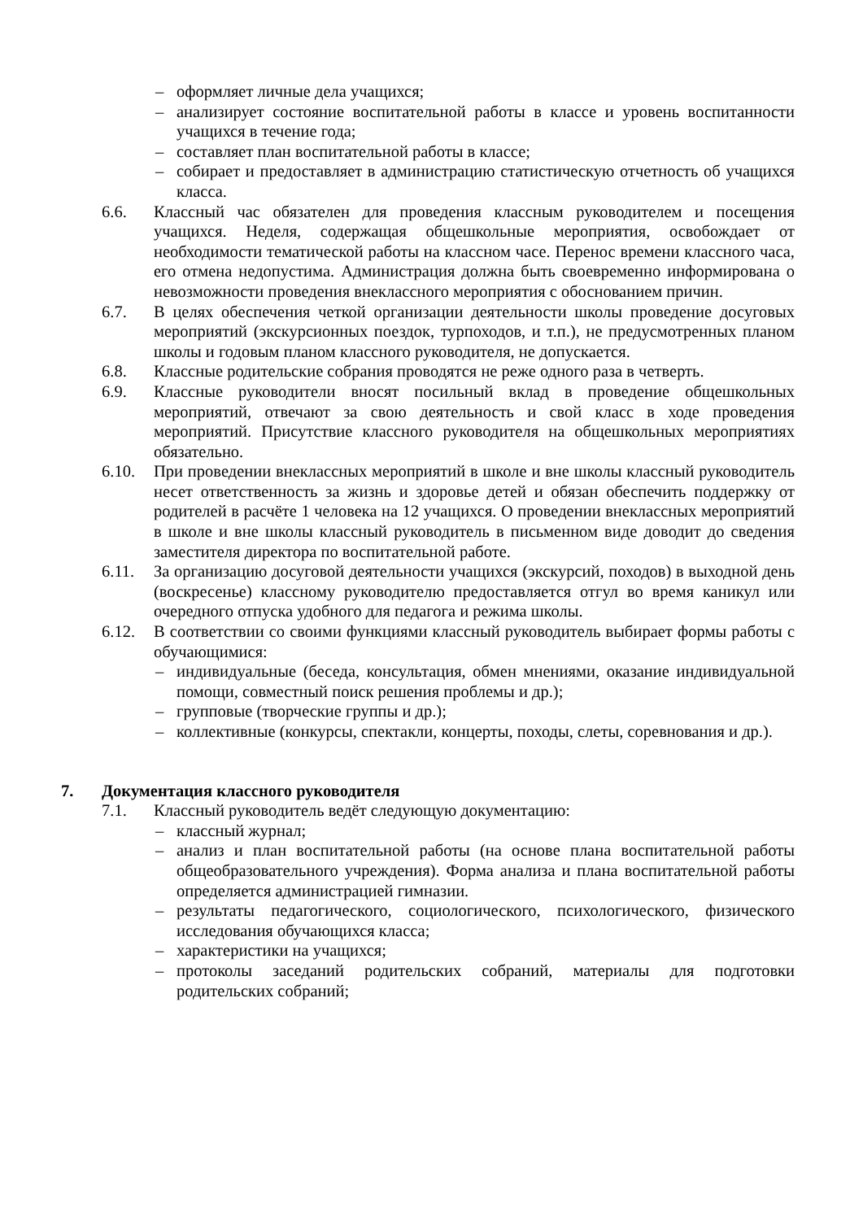– оформляет личные дела учащихся;
– анализирует состояние воспитательной работы в классе и уровень воспитанности учащихся в течение года;
– составляет план воспитательной работы в классе;
– собирает и предоставляет в администрацию статистическую отчетность об учащихся класса.
6.6. Классный час обязателен для проведения классным руководителем и посещения учащихся. Неделя, содержащая общешкольные мероприятия, освобождает от необходимости тематической работы на классном часе. Перенос времени классного часа, его отмена недопустима. Администрация должна быть своевременно информирована о невозможности проведения внеклассного мероприятия с обоснованием причин.
6.7. В целях обеспечения четкой организации деятельности школы проведение досуговых мероприятий (экскурсионных поездок, турпоходов, и т.п.), не предусмотренных планом школы и годовым планом классного руководителя, не допускается.
6.8. Классные родительские собрания проводятся не реже одного раза в четверть.
6.9. Классные руководители вносят посильный вклад в проведение общешкольных мероприятий, отвечают за свою деятельность и свой класс в ходе проведения мероприятий. Присутствие классного руководителя на общешкольных мероприятиях обязательно.
6.10. При проведении внеклассных мероприятий в школе и вне школы классный руководитель несет ответственность за жизнь и здоровье детей и обязан обеспечить поддержку от родителей в расчёте 1 человека на 12 учащихся. О проведении внеклассных мероприятий в школе и вне школы классный руководитель в письменном виде доводит до сведения заместителя директора по воспитательной работе.
6.11. За организацию досуговой деятельности учащихся (экскурсий, походов) в выходной день (воскресенье) классному руководителю предоставляется отгул во время каникул или очередного отпуска удобного для педагога и режима школы.
6.12. В соответствии со своими функциями классный руководитель выбирает формы работы с обучающимися:
– индивидуальные (беседа, консультация, обмен мнениями, оказание индивидуальной помощи, совместный поиск решения проблемы и др.);
– групповые (творческие группы и др.);
– коллективные (конкурсы, спектакли, концерты, походы, слеты, соревнования и др.).
7. Документация классного руководителя
7.1. Классный руководитель ведёт следующую документацию:
– классный журнал;
– анализ и план воспитательной работы (на основе плана воспитательной работы общеобразовательного учреждения). Форма анализа и плана воспитательной работы определяется администрацией гимназии.
– результаты педагогического, социологического, психологического, физического исследования обучающихся класса;
– характеристики на учащихся;
– протоколы заседаний родительских собраний, материалы для подготовки родительских собраний;